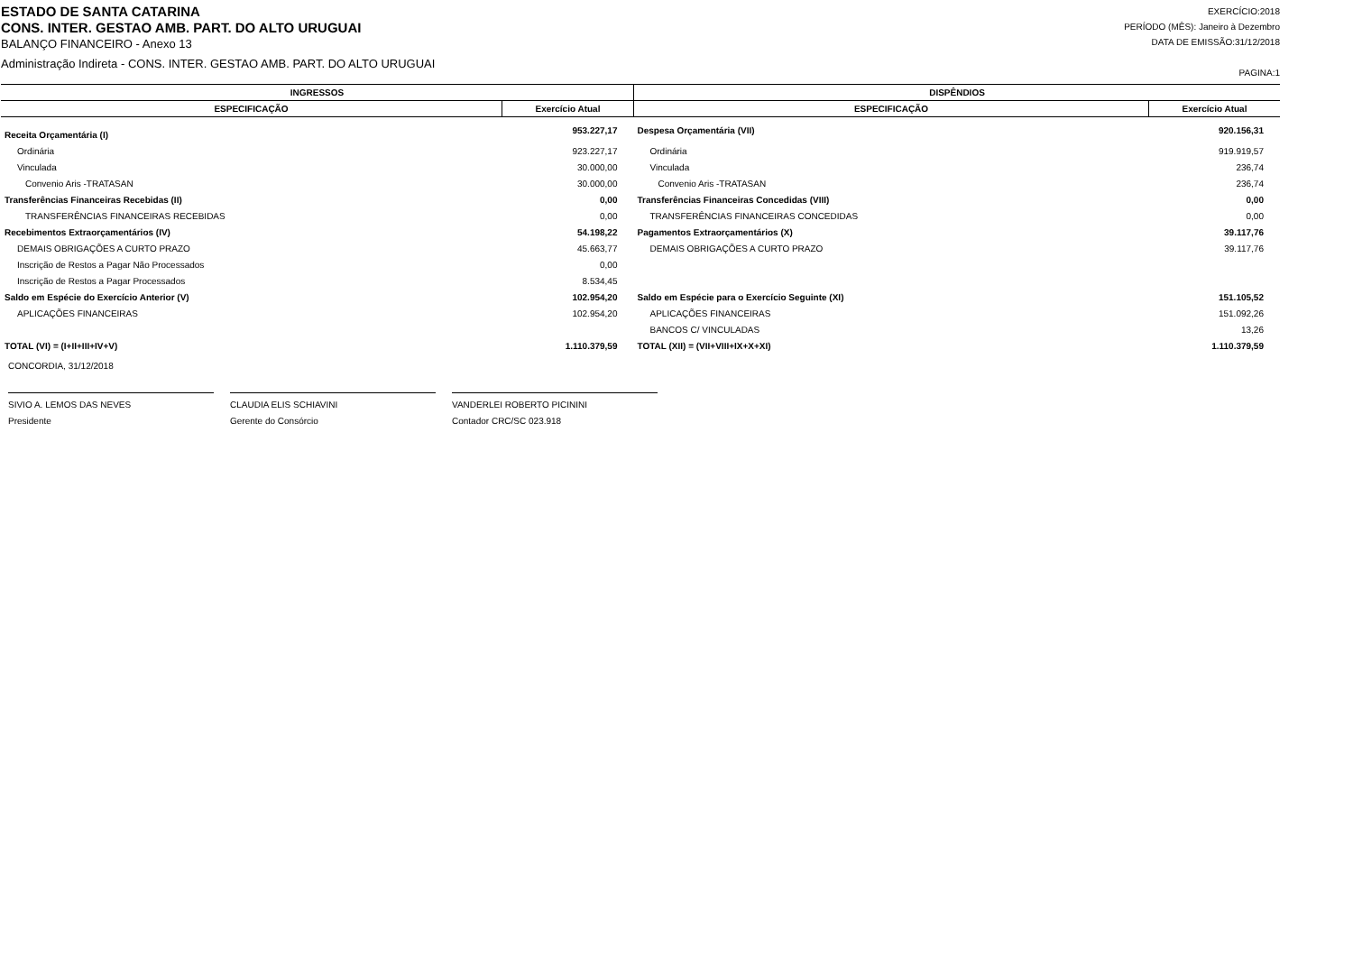ESTADO DE SANTA CATARINA
CONS. INTER. GESTAO AMB. PART. DO ALTO URUGUAI
BALANÇO FINANCEIRO - Anexo 13
Administração Indireta - CONS. INTER. GESTAO AMB. PART. DO ALTO URUGUAI
EXERCÍCIO:2018
PERÍODO (MÊS): Janeiro à Dezembro
DATA DE EMISSÃO:31/12/2018
PAGINA:1
| INGRESSOS | | DISPÊNDIOS | |
| --- | --- | --- | --- |
| ESPECIFICAÇÃO | Exercício Atual | ESPECIFICAÇÃO | Exercício Atual |
| Receita Orçamentária (I) | 953.227,17 | Despesa Orçamentária (VII) | 920.156,31 |
| Ordinária | 923.227,17 | Ordinária | 919.919,57 |
| Vinculada | 30.000,00 | Vinculada | 236,74 |
| Convenio Aris -TRATASAN | 30.000,00 | Convenio Aris -TRATASAN | 236,74 |
| Transferências Financeiras Recebidas (II) | 0,00 | Transferências Financeiras Concedidas (VIII) | 0,00 |
| TRANSFERÊNCIAS FINANCEIRAS RECEBIDAS | 0,00 | TRANSFERÊNCIAS FINANCEIRAS CONCEDIDAS | 0,00 |
| Recebimentos Extraorçamentários (IV) | 54.198,22 | Pagamentos Extraorçamentários (X) | 39.117,76 |
| DEMAIS OBRIGAÇÕES A CURTO PRAZO | 45.663,77 | DEMAIS OBRIGAÇÕES A CURTO PRAZO | 39.117,76 |
| Inscrição de Restos a Pagar Não Processados | 0,00 | | |
| Inscrição de Restos a Pagar Processados | 8.534,45 | | |
| Saldo em Espécie do Exercício Anterior (V) | 102.954,20 | Saldo em Espécie para o Exercício Seguinte (XI) | 151.105,52 |
| APLICAÇÕES FINANCEIRAS | 102.954,20 | APLICAÇÕES FINANCEIRAS | 151.092,26 |
| | | BANCOS C/ VINCULADAS | 13,26 |
| TOTAL (VI) = (I+II+III+IV+V) | 1.110.379,59 | TOTAL (XII) = (VII+VIII+IX+X+XI) | 1.110.379,59 |
CONCORDIA, 31/12/2018
SIVIO A. LEMOS DAS NEVES
Presidente
CLAUDIA ELIS SCHIAVINI
Gerente do Consórcio
VANDERLEI ROBERTO PICININI
Contador CRC/SC 023.918